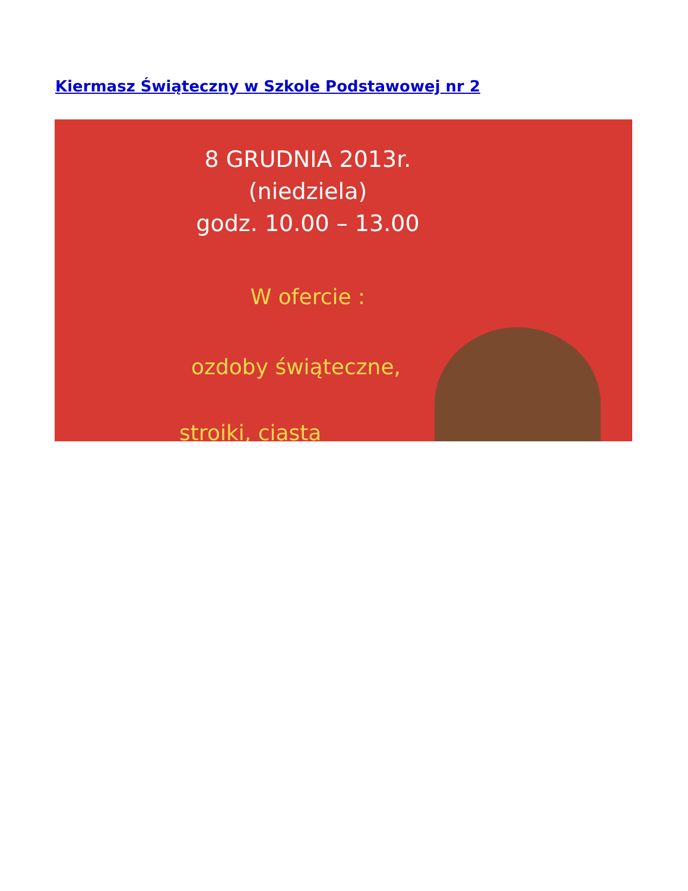Kiermasz Świąteczny w Szkole Podstawowej nr 2
8 GRUDNIA 2013r.
(niedziela)
godz. 10.00 – 13.00
W ofercie :
ozdoby świąteczne,
stroiki, ciasta